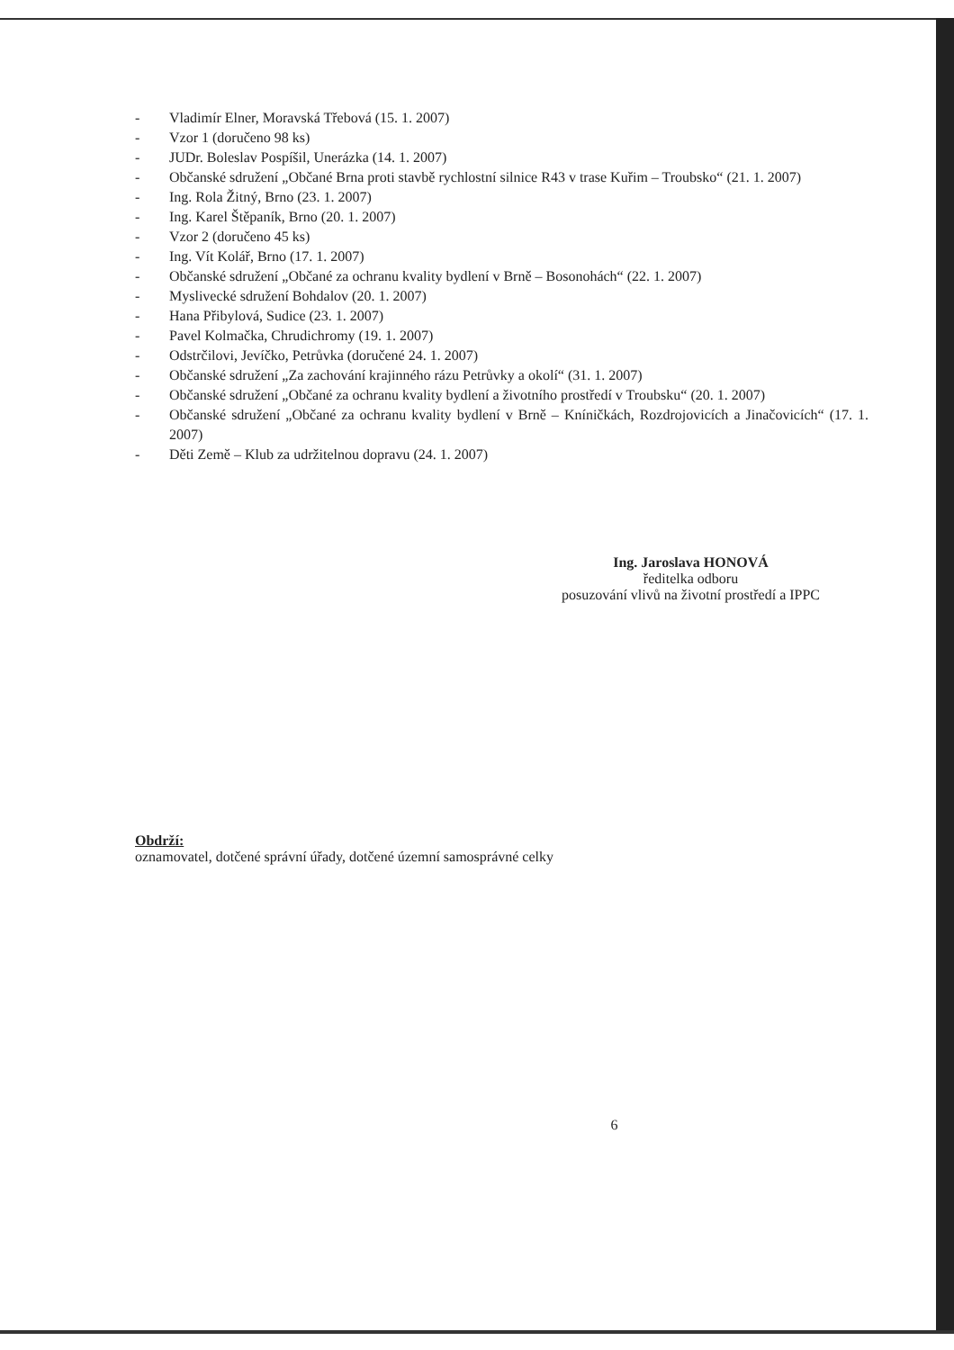- Vladimír Elner, Moravská Třebová (15. 1. 2007)
- Vzor 1 (doručeno 98 ks)
- JUDr. Boleslav Pospíšil, Unerázka (14. 1. 2007)
- Občanské sdružení „Občané Brna proti stavbě rychlostní silnice R43 v trase Kuřim – Troubsko“ (21. 1. 2007)
- Ing. Rola Žitný, Brno (23. 1. 2007)
- Ing. Karel Štěpaník, Brno (20. 1. 2007)
- Vzor 2 (doručeno 45 ks)
- Ing. Vít Kolář, Brno (17. 1. 2007)
- Občanské sdružení „Občané za ochranu kvality bydlení v Brně – Bosonohách“ (22. 1. 2007)
- Myslivecké sdružení Bohdalov (20. 1. 2007)
- Hana Přibylová, Sudice (23. 1. 2007)
- Pavel Kolmačka, Chrudichromy (19. 1. 2007)
- Odstrčilovi, Jevíčko, Petrůvka (doručené 24. 1. 2007)
- Občanské sdružení „Za zachování krajinného rázu Petrůvky a okolí“ (31. 1. 2007)
- Občanské sdružení „Občané za ochranu kvality bydlení a životního prostředí v Troubsku“ (20. 1. 2007)
- Občanské sdružení „Občané za ochranu kvality bydlení v Brně – Kníničkách, Rozdrojovicích a Jinačovicích“ (17. 1. 2007)
- Děti Země – Klub za udržitelnou dopravu (24. 1. 2007)
Ing. Jaroslava HONOVÁ
ředitelka odboru
posuzování vlivů na životní prostředí a IPPC
Obdrží:
oznamovatel, dotčené správní úřady, dotčené územní samosprávné celky
6